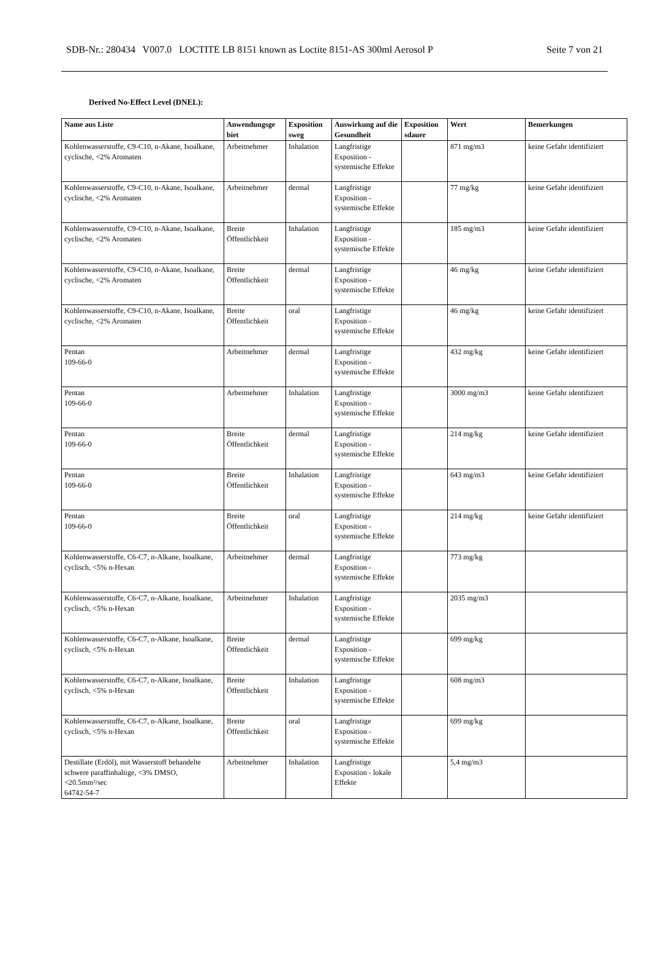SDB-Nr.: 280434 V007.0 LOCTITE LB 8151 known as Loctite 8151-AS 300ml Aerosol P Seite 7 von 21
Derived No-Effect Level (DNEL):
| Name aus Liste | Anwendungsge biet | Exposition sweg | Auswirkung auf die Gesundheit | Exposition sdauer | Wert | Bemerkungen |
| --- | --- | --- | --- | --- | --- | --- |
| Kohlenwasserstoffe, C9-C10, n-Akane, Isoalkane, cyclische, <2% Aromaten | Arbeitnehmer | Inhalation | Langfristige Exposition - systemische Effekte | | 871 mg/m3 | keine Gefahr identifiziert |
| Kohlenwasserstoffe, C9-C10, n-Akane, Isoalkane, cyclische, <2% Aromaten | Arbeitnehmer | dermal | Langfristige Exposition - systemische Effekte | | 77 mg/kg | keine Gefahr identifiziert |
| Kohlenwasserstoffe, C9-C10, n-Akane, Isoalkane, cyclische, <2% Aromaten | Breite Öffentlichkeit | Inhalation | Langfristige Exposition - systemische Effekte | | 185 mg/m3 | keine Gefahr identifiziert |
| Kohlenwasserstoffe, C9-C10, n-Akane, Isoalkane, cyclische, <2% Aromaten | Breite Öffentlichkeit | dermal | Langfristige Exposition - systemische Effekte | | 46 mg/kg | keine Gefahr identifiziert |
| Kohlenwasserstoffe, C9-C10, n-Akane, Isoalkane, cyclische, <2% Aromaten | Breite Öffentlichkeit | oral | Langfristige Exposition - systemische Effekte | | 46 mg/kg | keine Gefahr identifiziert |
| Pentan 109-66-0 | Arbeitnehmer | dermal | Langfristige Exposition - systemische Effekte | | 432 mg/kg | keine Gefahr identifiziert |
| Pentan 109-66-0 | Arbeitnehmer | Inhalation | Langfristige Exposition - systemische Effekte | | 3000 mg/m3 | keine Gefahr identifiziert |
| Pentan 109-66-0 | Breite Öffentlichkeit | dermal | Langfristige Exposition - systemische Effekte | | 214 mg/kg | keine Gefahr identifiziert |
| Pentan 109-66-0 | Breite Öffentlichkeit | Inhalation | Langfristige Exposition - systemische Effekte | | 643 mg/m3 | keine Gefahr identifiziert |
| Pentan 109-66-0 | Breite Öffentlichkeit | oral | Langfristige Exposition - systemische Effekte | | 214 mg/kg | keine Gefahr identifiziert |
| Kohlenwasserstoffe, C6-C7, n-Alkane, Isoalkane, cyclisch, <5% n-Hexan | Arbeitnehmer | dermal | Langfristige Exposition - systemische Effekte | | 773 mg/kg | |
| Kohlenwasserstoffe, C6-C7, n-Alkane, Isoalkane, cyclisch, <5% n-Hexan | Arbeitnehmer | Inhalation | Langfristige Exposition - systemische Effekte | | 2035 mg/m3 | |
| Kohlenwasserstoffe, C6-C7, n-Alkane, Isoalkane, cyclisch, <5% n-Hexan | Breite Öffentlichkeit | dermal | Langfristige Exposition - systemische Effekte | | 699 mg/kg | |
| Kohlenwasserstoffe, C6-C7, n-Alkane, Isoalkane, cyclisch, <5% n-Hexan | Breite Öffentlichkeit | Inhalation | Langfristige Exposition - systemische Effekte | | 608 mg/m3 | |
| Kohlenwasserstoffe, C6-C7, n-Alkane, Isoalkane, cyclisch, <5% n-Hexan | Breite Öffentlichkeit | oral | Langfristige Exposition - systemische Effekte | | 699 mg/kg | |
| Destillate (Erdöl), mit Wasserstoff behandelte schwere paraffinhaltige, <3% DMSO, <20.5mm²/sec 64742-54-7 | Arbeitnehmer | Inhalation | Langfristige Exposition - lokale Effekte | | 5,4 mg/m3 | |